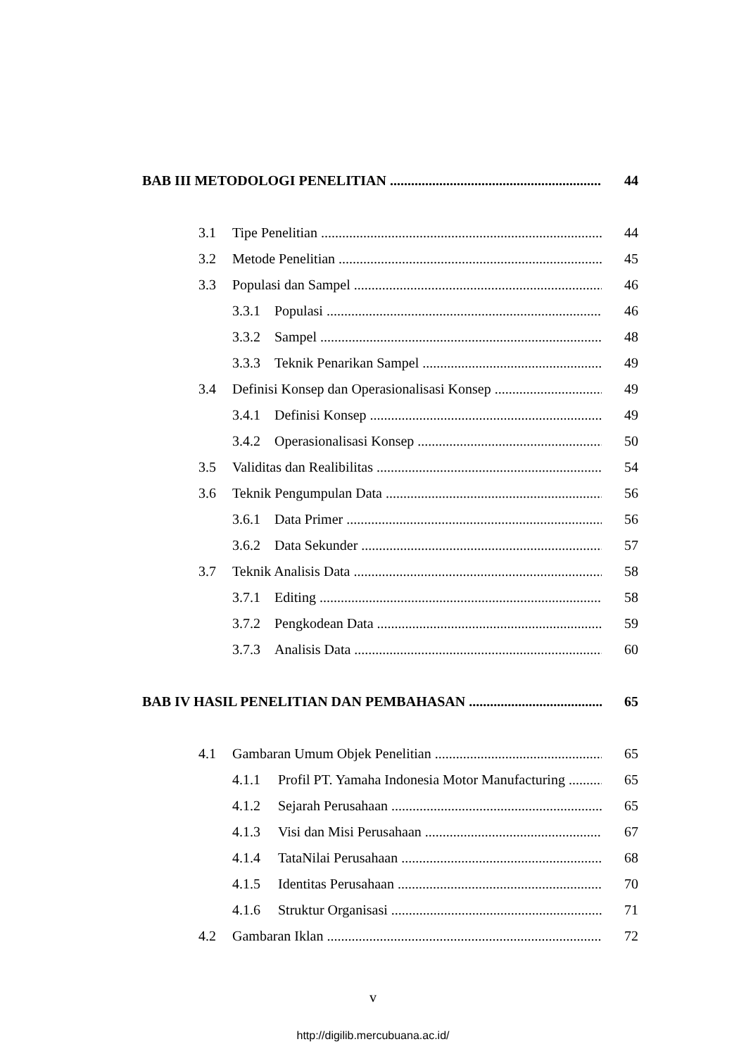BAB III METODOLOGI PENELITIAN 44
3.1 Tipe Penelitian 44
3.2 Metode Penelitian 45
3.3 Populasi dan Sampel 46
3.3.1 Populasi 46
3.3.2 Sampel 48
3.3.3 Teknik Penarikan Sampel 49
3.4 Definisi Konsep dan Operasionalisasi Konsep 49
3.4.1 Definisi Konsep 49
3.4.2 Operasionalisasi Konsep 50
3.5 Validitas dan Realibilitas 54
3.6 Teknik Pengumpulan Data 56
3.6.1 Data Primer 56
3.6.2 Data Sekunder 57
3.7 Teknik Analisis Data 58
3.7.1 Editing 58
3.7.2 Pengkodean Data 59
3.7.3 Analisis Data 60
BAB IV HASIL PENELITIAN DAN PEMBAHASAN 65
4.1 Gambaran Umum Objek Penelitian 65
4.1.1 Profil PT. Yamaha Indonesia Motor Manufacturing 65
4.1.2 Sejarah Perusahaan 65
4.1.3 Visi dan Misi Perusahaan 67
4.1.4 TataNilai Perusahaan 68
4.1.5 Identitas Perusahaan 70
4.1.6 Struktur Organisasi 71
4.2 Gambaran Iklan 72
v
http://digilib.mercubuana.ac.id/